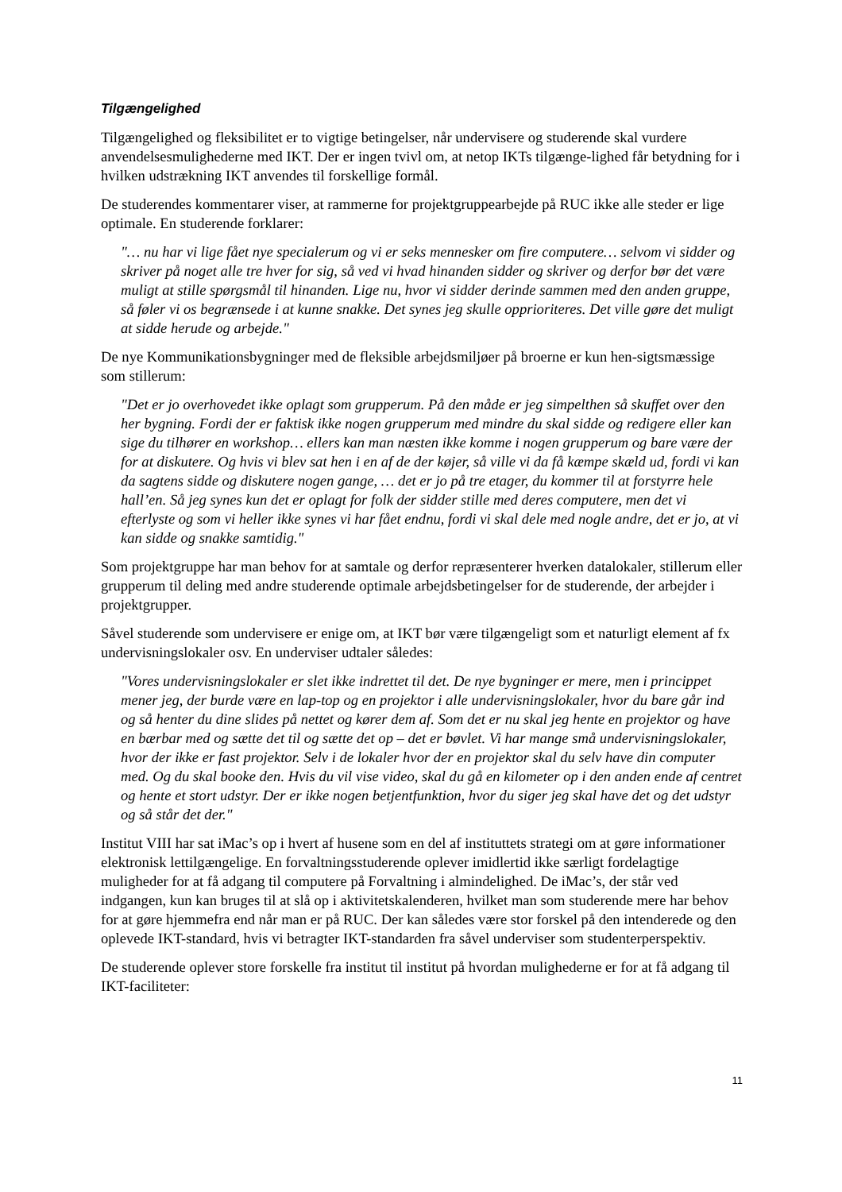Tilgængelighed
Tilgængelighed og fleksibilitet er to vigtige betingelser, når undervisere og studerende skal vurdere anvendelsesmulighederne med IKT. Der er ingen tvivl om, at netop IKTs tilgænge-lighed får betydning for i hvilken udstrækning IKT anvendes til forskellige formål.
De studerendes kommentarer viser, at rammerne for projektgruppearbejde på RUC ikke alle steder er lige optimale. En studerende forklarer:
"… nu har vi lige fået nye specialerum og vi er seks mennesker om fire computere… selvom vi sidder og skriver på noget alle tre hver for sig, så ved vi hvad hinanden sidder og skriver og derfor bør det være muligt at stille spørgsmål til hinanden. Lige nu, hvor vi sidder derinde sammen med den anden gruppe, så føler vi os begrænsede i at kunne snakke. Det synes jeg skulle opprioriteres. Det ville gøre det muligt at sidde herude og arbejde."
De nye Kommunikationsbygninger med de fleksible arbejdsmiljøer på broerne er kun hen-sigtsmæssige som stillerum:
"Det er jo overhovedet ikke oplagt som grupperum. På den måde er jeg simpelthen så skuffet over den her bygning. Fordi der er faktisk ikke nogen grupperum med mindre du skal sidde og redigere eller kan sige du tilhører en workshop… ellers kan man næsten ikke komme i nogen grupperum og bare være der for at diskutere. Og hvis vi blev sat hen i en af de der køjer, så ville vi da få kæmpe skæld ud, fordi vi kan da sagtens sidde og diskutere nogen gange, … det er jo på tre etager, du kommer til at forstyrre hele hall’en. Så jeg synes kun det er oplagt for folk der sidder stille med deres computere, men det vi efterlyste og som vi heller ikke synes vi har fået endnu, fordi vi skal dele med nogle andre, det er jo, at vi kan sidde og snakke samtidig."
Som projektgruppe har man behov for at samtale og derfor repræsenterer hverken datalokaler, stillerum eller grupperum til deling med andre studerende optimale arbejdsbetingelser for de studerende, der arbejder i projektgrupper.
Såvel studerende som undervisere er enige om, at IKT bør være tilgængeligt som et naturligt element af fx undervisningslokaler osv. En underviser udtaler således:
"Vores undervisningslokaler er slet ikke indrettet til det. De nye bygninger er mere, men i princippet mener jeg, der burde være en lap-top og en projektor i alle undervisningslokaler, hvor du bare går ind og så henter du dine slides på nettet og kører dem af. Som det er nu skal jeg hente en projektor og have en bærbar med og sætte det til og sætte det op – det er bøvlet. Vi har mange små undervisningslokaler, hvor der ikke er fast projektor. Selv i de lokaler hvor der en projektor skal du selv have din computer med. Og du skal booke den. Hvis du vil vise video, skal du gå en kilometer op i den anden ende af centret og hente et stort udstyr. Der er ikke nogen betjentfunktion, hvor du siger jeg skal have det og det udstyr og så står det der."
Institut VIII har sat iMac’s op i hvert af husene som en del af instituttets strategi om at gøre informationer elektronisk lettilgængelige. En forvaltningsstuderende oplever imidlertid ikke særligt fordelagtige muligheder for at få adgang til computere på Forvaltning i almindelighed. De iMac’s, der står ved indgangen, kun kan bruges til at slå op i aktivitetskalenderen, hvilket man som studerende mere har behov for at gøre hjemmefra end når man er på RUC. Der kan således være stor forskel på den intenderede og den oplevede IKT-standard, hvis vi betragter IKT-standarden fra såvel underviser som studenterperspektiv.
De studerende oplever store forskelle fra institut til institut på hvordan mulighederne er for at få adgang til IKT-faciliteter:
11